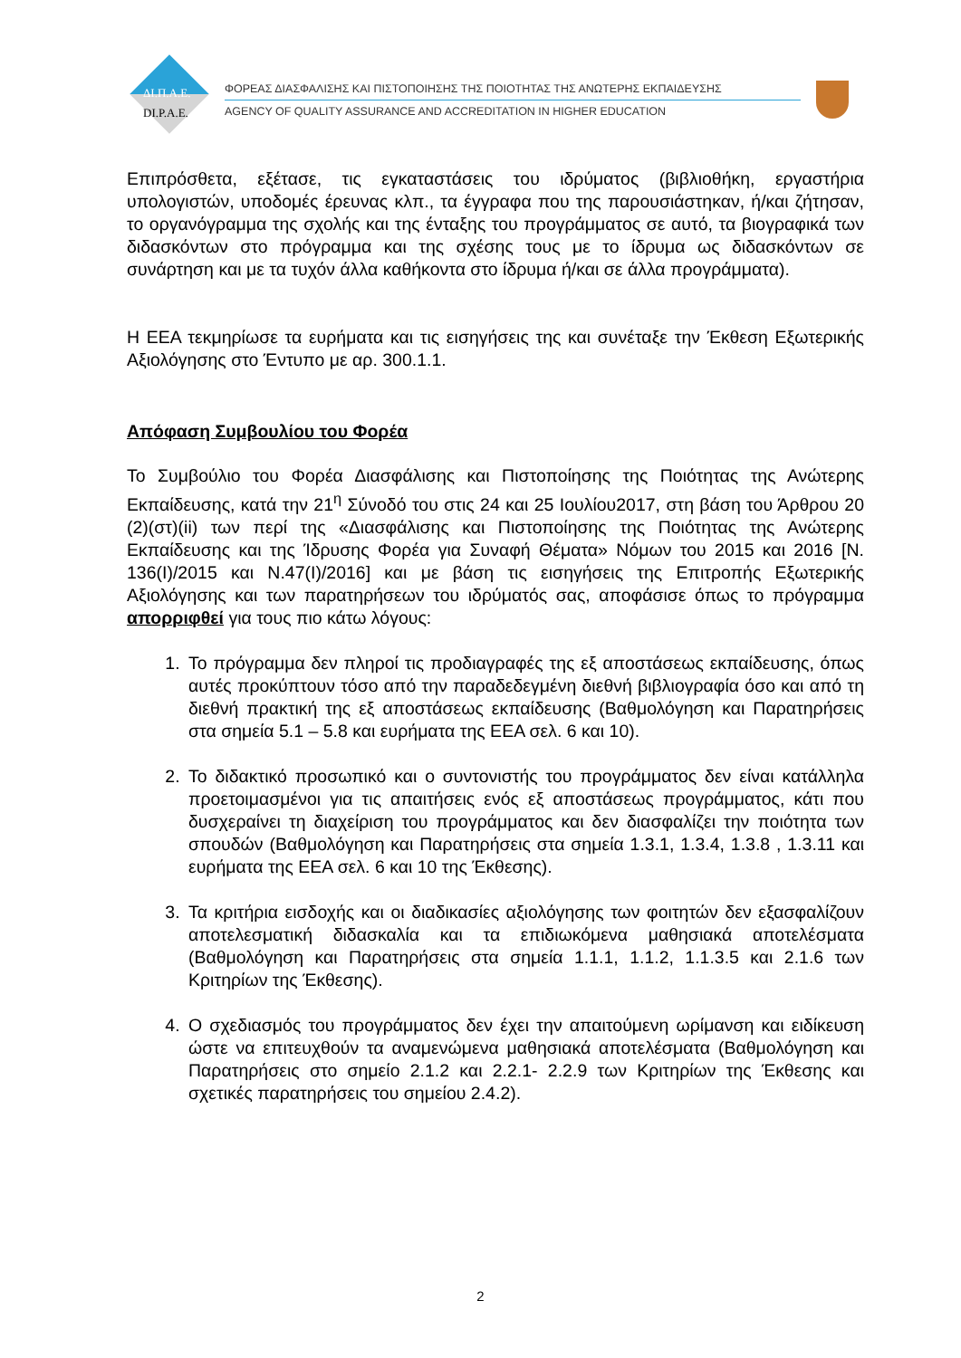ΔΙ.Π.Α.Ε.
DI.P.A.E.
ΦΟΡΕΑΣ ΔΙΑΣΦΑΛΙΣΗΣ ΚΑΙ ΠΙΣΤΟΠΟΙΗΣΗΣ ΤΗΣ ΠΟΙΟΤΗΤΑΣ ΤΗΣ ΑΝΩΤΕΡΗΣ ΕΚΠΑΙΔΕΥΣΗΣ
AGENCY OF QUALITY ASSURANCE AND ACCREDITATION IN HIGHER EDUCATION
Επιπρόσθετα, εξέτασε, τις εγκαταστάσεις του ιδρύματος (βιβλιοθήκη, εργαστήρια υπολογιστών, υποδομές έρευνας κλπ., τα έγγραφα που της παρουσιάστηκαν, ή/και ζήτησαν, το οργανόγραμμα της σχολής και της ένταξης του προγράμματος σε αυτό, τα βιογραφικά των διδασκόντων στο πρόγραμμα και της σχέσης τους με το ίδρυμα ως διδασκόντων σε συνάρτηση και με τα τυχόν άλλα καθήκοντα στο ίδρυμα ή/και σε άλλα προγράμματα).
Η ΕΕΑ τεκμηρίωσε τα ευρήματα και τις εισηγήσεις της και συνέταξε την Έκθεση Εξωτερικής Αξιολόγησης στο Έντυπο με αρ. 300.1.1.
Απόφαση Συμβουλίου του Φορέα
Το Συμβούλιο του Φορέα Διασφάλισης και Πιστοποίησης της Ποιότητας της Ανώτερης Εκπαίδευσης, κατά την 21<sup>η</sup> Σύνοδό του στις 24 και 25 Ιουλίου2017, στη βάση του Άρθρου 20 (2)(στ)(ii) των περί της «Διασφάλισης και Πιστοποίησης της Ποιότητας της Ανώτερης Εκπαίδευσης και της Ίδρυσης Φορέα για Συναφή Θέματα» Νόμων του 2015 και 2016 [Ν. 136(Ι)/2015 και Ν.47(Ι)/2016] και με βάση τις εισηγήσεις της Επιτροπής Εξωτερικής Αξιολόγησης και των παρατηρήσεων του ιδρύματός σας, αποφάσισε όπως το πρόγραμμα απορριφθεί για τους πιο κάτω λόγους:
1. Το πρόγραμμα δεν πληροί τις προδιαγραφές της εξ αποστάσεως εκπαίδευσης, όπως αυτές προκύπτουν τόσο από την παραδεδεγμένη διεθνή βιβλιογραφία όσο και από τη διεθνή πρακτική της εξ αποστάσεως εκπαίδευσης (Βαθμολόγηση και Παρατηρήσεις στα σημεία 5.1 – 5.8 και ευρήματα της ΕΕΑ σελ. 6 και 10).
2. Το διδακτικό προσωπικό και ο συντονιστής του προγράμματος δεν είναι κατάλληλα προετοιμασμένοι για τις απαιτήσεις ενός εξ αποστάσεως προγράμματος, κάτι που δυσχεραίνει τη διαχείριση του προγράμματος και δεν διασφαλίζει την ποιότητα των σπουδών (Βαθμολόγηση και Παρατηρήσεις στα σημεία 1.3.1, 1.3.4, 1.3.8 , 1.3.11 και ευρήματα της ΕΕΑ σελ. 6 και 10 της Έκθεσης).
3. Τα κριτήρια εισδοχής και οι διαδικασίες αξιολόγησης των φοιτητών δεν εξασφαλίζουν αποτελεσματική διδασκαλία και τα επιδιωκόμενα μαθησιακά αποτελέσματα (Βαθμολόγηση και Παρατηρήσεις στα σημεία 1.1.1, 1.1.2, 1.1.3.5 και 2.1.6 των Κριτηρίων της Έκθεσης).
4. Ο σχεδιασμός του προγράμματος δεν έχει την απαιτούμενη ωρίμανση και ειδίκευση ώστε να επιτευχθούν τα αναμενώμενα μαθησιακά αποτελέσματα (Βαθμολόγηση και Παρατηρήσεις στο σημείο 2.1.2 και 2.2.1- 2.2.9 των Κριτηρίων της Έκθεσης και σχετικές παρατηρήσεις του σημείου 2.4.2).
2